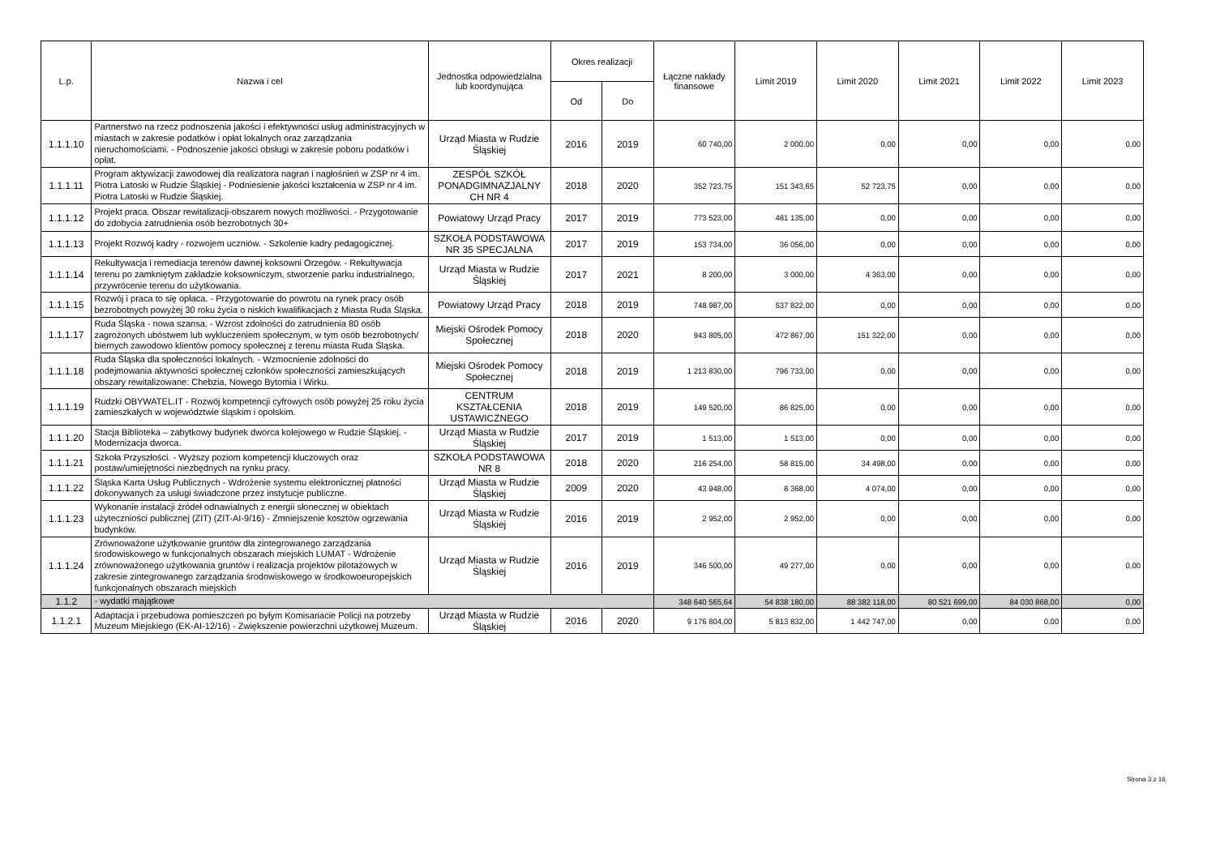| L.p. | Nazwa i cel | Jednostka odpowiedzialna lub koordynująca | Okres realizacji | | Łączne nakłady finansowe | Limit 2019 | Limit 2020 | Limit 2021 | Limit 2022 | Limit 2023 |
| --- | --- | --- | --- | --- | --- | --- | --- | --- | --- | --- |
| | | | Od | Do | | | | | | |
| 1.1.1.10 | Partnerstwo na rzecz podnoszenia jakości i efektywności usług administracyjnych w miastach w zakresie podatków i opłat lokalnych oraz zarządzania nieruchomościami. - Podnoszenie jakości obsługi w zakresie poboru podatków i opłat. | Urząd Miasta w Rudzie Śląskiej | 2016 | 2019 | 60 740,00 | 2 000,00 | 0,00 | 0,00 | 0,00 | 0,00 |
| 1.1.1.11 | Program aktywizacji zawodowej dla realizatora nagrań i nagłośnień w ZSP nr 4 im. Piotra Latoski w Rudzie Śląskiej - Podniesienie jakości kształcenia w ZSP nr 4 im. Piotra Latoski w Rudzie Śląskiej. | ZESPÓŁ SZKÓŁ PONADGIMNAZJALNY CH NR 4 | 2018 | 2020 | 352 723,75 | 151 343,65 | 52 723,75 | 0,00 | 0,00 | 0,00 |
| 1.1.1.12 | Projekt praca. Obszar rewitalizacji-obszarem nowych możliwości. - Przygotowanie do zdobycia zatrudnienia osób bezrobotnych 30+ | Powiatowy Urząd Pracy | 2017 | 2019 | 773 523,00 | 481 135,00 | 0,00 | 0,00 | 0,00 | 0,00 |
| 1.1.1.13 | Projekt Rozwój kadry - rozwojem uczniów. - Szkolenie kadry pedagogicznej. | SZKOŁA PODSTAWOWA NR 35 SPECJALNA | 2017 | 2019 | 153 734,00 | 36 056,00 | 0,00 | 0,00 | 0,00 | 0,00 |
| 1.1.1.14 | Rekultywacja i remediacja terenów dawnej koksowni Orzegów. - Rekultywacja terenu po zamkniętym zakładzie koksowniczym, stworzenie parku industrialnego, przywrócenie terenu do użytkowania. | Urząd Miasta w Rudzie Śląskiej | 2017 | 2021 | 8 200,00 | 3 000,00 | 4 363,00 | 0,00 | 0,00 | 0,00 |
| 1.1.1.15 | Rozwój i praca to się opłaca. - Przygotowanie do powrotu na rynek pracy osób bezrobotnych powyżej 30 roku życia o niskich kwalifikacjach z Miasta Ruda Śląska. | Powiatowy Urząd Pracy | 2018 | 2019 | 748 987,00 | 537 822,00 | 0,00 | 0,00 | 0,00 | 0,00 |
| 1.1.1.17 | Ruda Śląska - nowa szansa. - Wzrost zdolności do zatrudnienia 80 osób zagrożonych ubóstwem lub wykluczeniem społecznym, w tym osób bezrobotnych/ biernych zawodowo klientów pomocy społecznej z terenu miasta Ruda Śląska. | Miejski Ośrodek Pomocy Społecznej | 2018 | 2020 | 943 805,00 | 472 867,00 | 151 322,00 | 0,00 | 0,00 | 0,00 |
| 1.1.1.18 | Ruda Śląska dla społeczności lokalnych. - Wzmocnienie zdolności do podejmowania aktywności społecznej członków społeczności zamieszkujących obszary rewitalizowane: Chebzia, Nowego Bytomia i Wirku. | Miejski Ośrodek Pomocy Społecznej | 2018 | 2019 | 1 213 830,00 | 796 733,00 | 0,00 | 0,00 | 0,00 | 0,00 |
| 1.1.1.19 | Rudzki OBYWATEL.IT - Rozwój kompetencji cyfrowych osób powyżej 25 roku życia zamieszkałych w województwie śląskim i opolskim. | CENTRUM KSZTAŁCENIA USTAWICZNEGO | 2018 | 2019 | 149 520,00 | 86 825,00 | 0,00 | 0,00 | 0,00 | 0,00 |
| 1.1.1.20 | Stacja Biblioteka – zabytkowy budynek dworca kolejowego w Rudzie Śląskiej. - Modernizacja dworca. | Urząd Miasta w Rudzie Śląskiej | 2017 | 2019 | 1 513,00 | 1 513,00 | 0,00 | 0,00 | 0,00 | 0,00 |
| 1.1.1.21 | Szkoła Przyszłości. - Wyższy poziom kompetencji kluczowych oraz postaw/umiejętności niezbędnych na rynku pracy. | SZKOŁA PODSTAWOWA NR 8 | 2018 | 2020 | 216 254,00 | 58 815,00 | 34 498,00 | 0,00 | 0,00 | 0,00 |
| 1.1.1.22 | Śląska Karta Usług Publicznych - Wdrożenie systemu elektronicznej płatności dokonywanych za usługi świadczone przez instytucje publiczne. | Urząd Miasta w Rudzie Śląskiej | 2009 | 2020 | 43 948,00 | 8 368,00 | 4 074,00 | 0,00 | 0,00 | 0,00 |
| 1.1.1.23 | Wykonanie instalacji źródeł odnawialnych z energii słonecznej w obiektach użyteczniości publicznej (ZIT) (ZIT-AI-9/16) - Zmniejszenie kosztów ogrzewania budynków. | Urząd Miasta w Rudzie Śląskiej | 2016 | 2019 | 2 952,00 | 2 952,00 | 0,00 | 0,00 | 0,00 | 0,00 |
| 1.1.1.24 | Zrównoważone użytkowanie gruntów dla zintegrowanego zarządzania środowiskowego w funkcjonalnych obszarach miejskich LUMAT - Wdrożenie zrównoważonego użytkowania gruntów i realizacja projektów pilotażowych w zakresie zintegrowanego zarządzania środowiskowego w środkowoeuropejskich funkcjonalnych obszarach miejskich | Urząd Miasta w Rudzie Śląskiej | 2016 | 2019 | 346 500,00 | 49 277,00 | 0,00 | 0,00 | 0,00 | 0,00 |
| 1.1.2 | - wydatki majątkowe | | | | 348 640 565,64 | 54 838 180,00 | 88 382 118,00 | 80 521 699,00 | 84 030 868,00 | 0,00 |
| 1.1.2.1 | Adaptacja i przebudowa pomieszczeń po byłym Komisariacie Policji na potrzeby Muzeum Miejskiego (EK-AI-12/16) - Zwiększenie powierzchni użytkowej Muzeum. | Urząd Miasta w Rudzie Śląskiej | 2016 | 2020 | 9 176 804,00 | 5 813 832,00 | 1 442 747,00 | 0,00 | 0,00 | 0,00 |
Strona 3 z 16